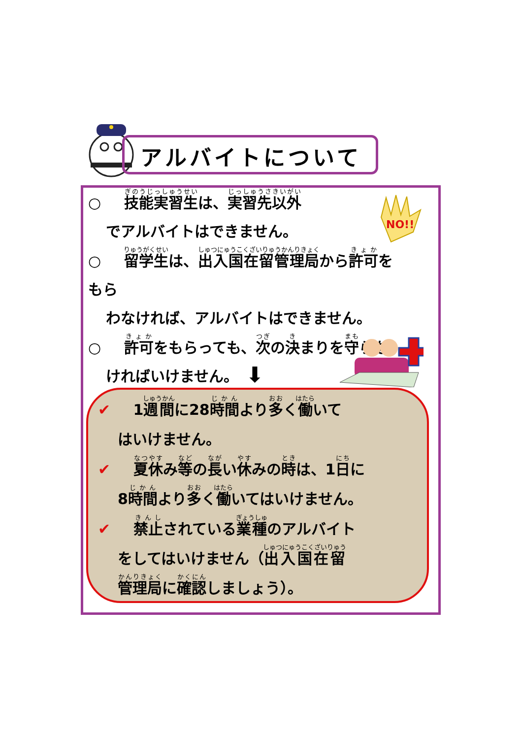アルバイトについて
NO!!
○ 技能実習生は、実習先以外
でアルバイトはできません。
○ 留学生は、出入国在留管理局から許可をもら
わなければ、アルバイトはできません。
○ 許可をもらっても、次の決まりを守らな
ければいけません。
⬇
✔ 1週間に28時間より多く働いて
はいけません。
✔ 夏休み等の長い休みの時は、1日に
8時間より多く働いてはいけません。
✔ 禁止されている業種のアルバイト
をしてはいけません（出入国在留
管理局に確認しましょう）。